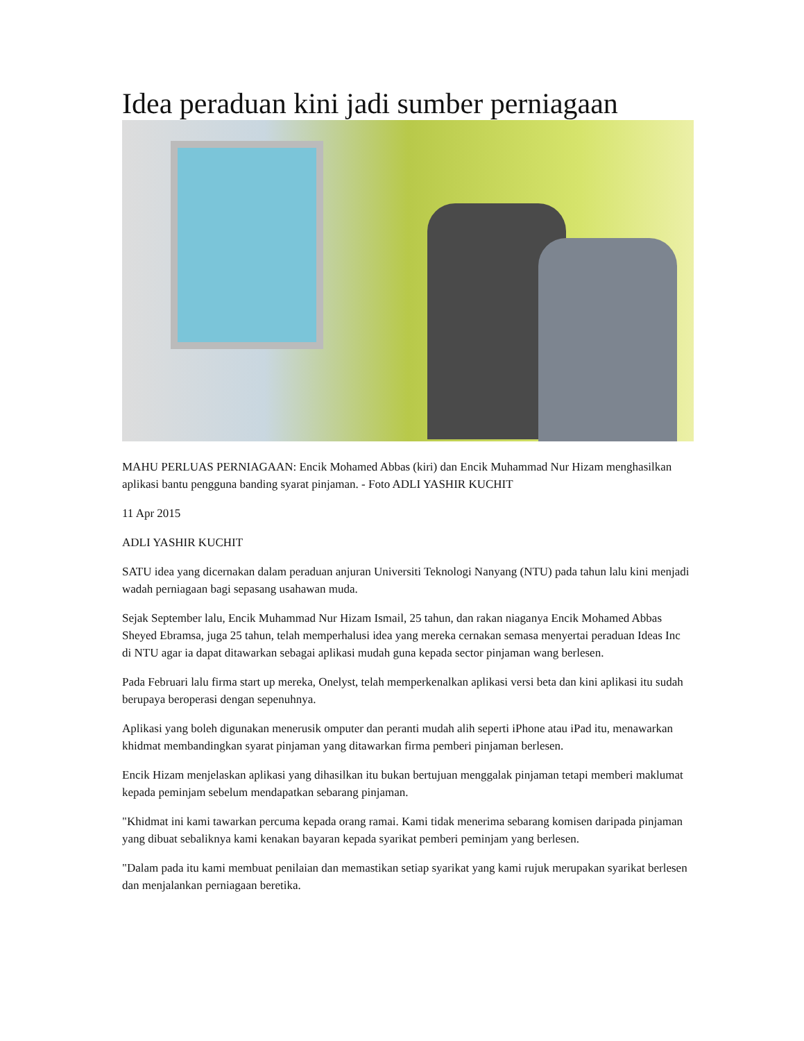Idea peraduan kini jadi sumber perniagaan
MAHU PERLUAS PERNIAGAAN: Encik Mohamed Abbas (kiri) dan Encik Muhammad Nur Hizam menghasilkan aplikasi bantu pengguna banding syarat pinjaman. - Foto ADLI YASHIR KUCHIT
11 Apr 2015
ADLI YASHIR KUCHIT
SATU idea yang dicernakan dalam peraduan anjuran Universiti Teknologi Nanyang (NTU) pada tahun lalu kini menjadi wadah perniagaan bagi sepasang usahawan muda.
Sejak September lalu, Encik Muhammad Nur Hizam Ismail, 25 tahun, dan rakan niaganya Encik Mohamed Abbas Sheyed Ebramsa, juga 25 tahun, telah memperhalusi idea yang mereka cernakan semasa menyertai peraduan Ideas Inc di NTU agar ia dapat ditawarkan sebagai aplikasi mudah guna kepada sector pinjaman wang berlesen.
Pada Februari lalu firma start up mereka, Onelyst, telah memperkenalkan aplikasi versi beta dan kini aplikasi itu sudah berupaya beroperasi dengan sepenuhnya.
Aplikasi yang boleh digunakan menerusik omputer dan peranti mudah alih seperti iPhone atau iPad itu, menawarkan khidmat membandingkan syarat pinjaman yang ditawarkan firma pemberi pinjaman berlesen.
Encik Hizam menjelaskan aplikasi yang dihasilkan itu bukan bertujuan menggalak pinjaman tetapi memberi maklumat kepada peminjam sebelum mendapatkan sebarang pinjaman.
"Khidmat ini kami tawarkan percuma kepada orang ramai. Kami tidak menerima sebarang komisen daripada pinjaman yang dibuat sebaliknya kami kenakan bayaran kepada syarikat pemberi peminjam yang berlesen.
"Dalam pada itu kami membuat penilaian dan memastikan setiap syarikat yang kami rujuk merupakan syarikat berlesen dan menjalankan perniagaan beretika.